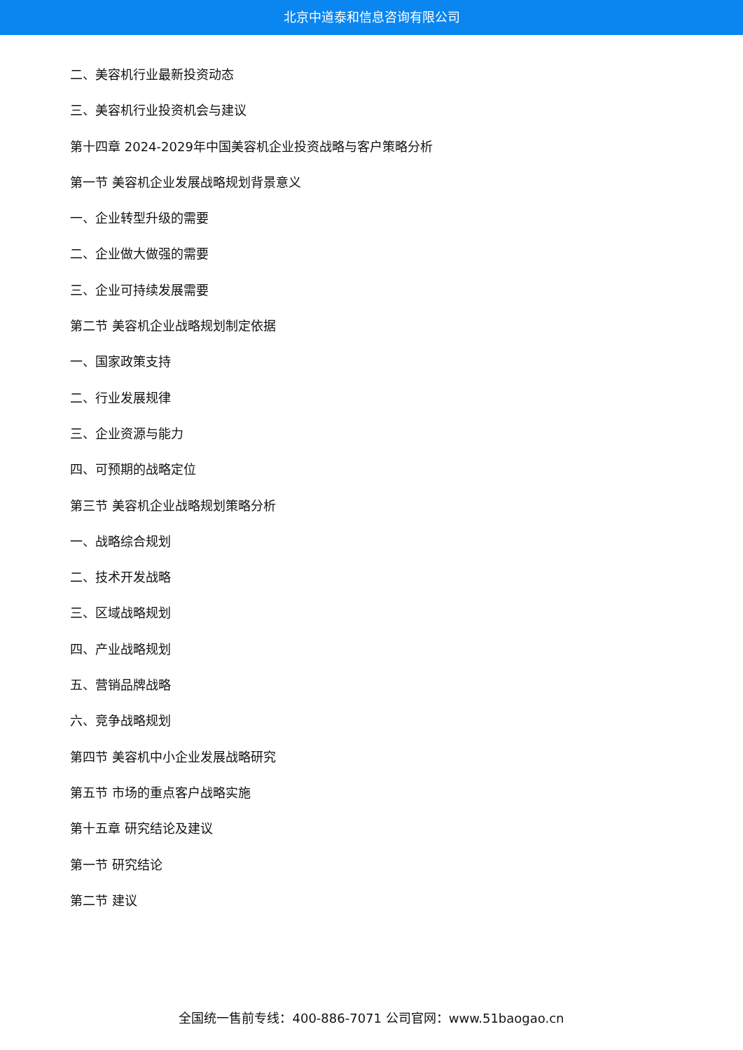北京中道泰和信息咨询有限公司
二、美容机行业最新投资动态
三、美容机行业投资机会与建议
第十四章 2024-2029年中国美容机企业投资战略与客户策略分析
第一节 美容机企业发展战略规划背景意义
一、企业转型升级的需要
二、企业做大做强的需要
三、企业可持续发展需要
第二节 美容机企业战略规划制定依据
一、国家政策支持
二、行业发展规律
三、企业资源与能力
四、可预期的战略定位
第三节 美容机企业战略规划策略分析
一、战略综合规划
二、技术开发战略
三、区域战略规划
四、产业战略规划
五、营销品牌战略
六、竞争战略规划
第四节 美容机中小企业发展战略研究
第五节 市场的重点客户战略实施
第十五章 研究结论及建议
第一节 研究结论
第二节 建议
全国统一售前专线：400-886-7071 公司官网：www.51baogao.cn